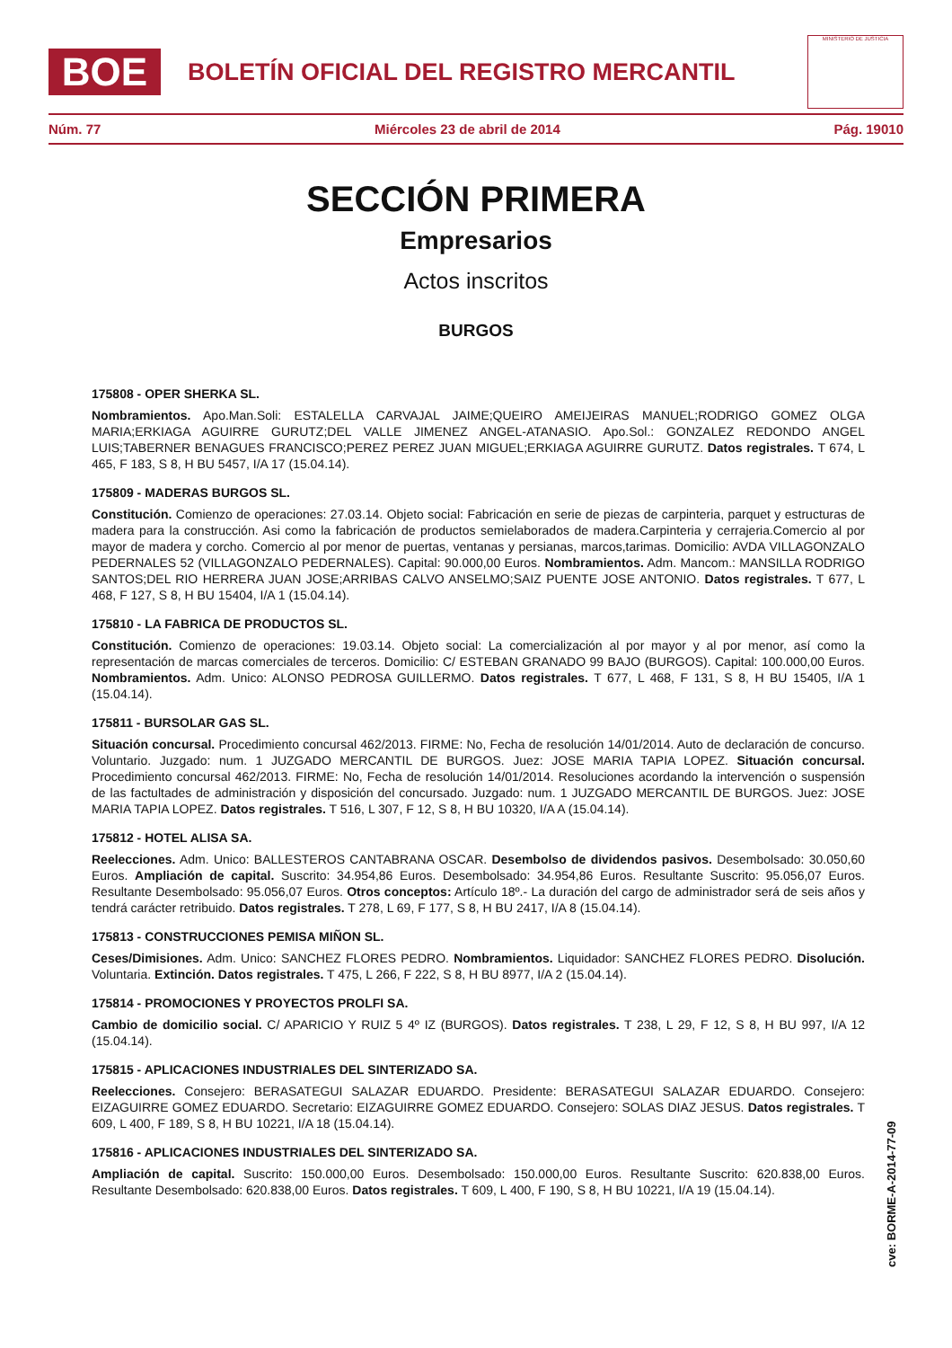BOE
BOLETÍN OFICIAL DEL REGISTRO MERCANTIL
MINISTERIO DE JUSTICIA
Núm. 77 Miércoles 23 de abril de 2014 Pág. 19010
SECCIÓN PRIMERA
Empresarios
Actos inscritos
BURGOS
175808 - OPER SHERKA SL.
Nombramientos. Apo.Man.Soli: ESTALELLA CARVAJAL JAIME;QUEIRO AMEIJEIRAS MANUEL;RODRIGO GOMEZ OLGA MARIA;ERKIAGA AGUIRRE GURUTZ;DEL VALLE JIMENEZ ANGEL-ATANASIO. Apo.Sol.: GONZALEZ REDONDO ANGEL LUIS;TABERNER BENAGUES FRANCISCO;PEREZ PEREZ JUAN MIGUEL;ERKIAGA AGUIRRE GURUTZ. Datos registrales. T 674, L 465, F 183, S 8, H BU 5457, I/A 17 (15.04.14).
175809 - MADERAS BURGOS SL.
Constitución. Comienzo de operaciones: 27.03.14. Objeto social: Fabricación en serie de piezas de carpinteria, parquet y estructuras de madera para la construcción. Asi como la fabricación de productos semielaborados de madera.Carpinteria y cerrajeria.Comercio al por mayor de madera y corcho. Comercio al por menor de puertas, ventanas y persianas, marcos,tarimas. Domicilio: AVDA VILLAGONZALO PEDERNALES 52 (VILLAGONZALO PEDERNALES). Capital: 90.000,00 Euros. Nombramientos. Adm. Mancom.: MANSILLA RODRIGO SANTOS;DEL RIO HERRERA JUAN JOSE;ARRIBAS CALVO ANSELMO;SAIZ PUENTE JOSE ANTONIO. Datos registrales. T 677, L 468, F 127, S 8, H BU 15404, I/A 1 (15.04.14).
175810 - LA FABRICA DE PRODUCTOS SL.
Constitución. Comienzo de operaciones: 19.03.14. Objeto social: La comercialización al por mayor y al por menor, así como la representación de marcas comerciales de terceros. Domicilio: C/ ESTEBAN GRANADO 99 BAJO (BURGOS). Capital: 100.000,00 Euros. Nombramientos. Adm. Unico: ALONSO PEDROSA GUILLERMO. Datos registrales. T 677, L 468, F 131, S 8, H BU 15405, I/A 1 (15.04.14).
175811 - BURSOLAR GAS SL.
Situación concursal. Procedimiento concursal 462/2013. FIRME: No, Fecha de resolución 14/01/2014. Auto de declaración de concurso. Voluntario. Juzgado: num. 1 JUZGADO MERCANTIL DE BURGOS. Juez: JOSE MARIA TAPIA LOPEZ. Situación concursal. Procedimiento concursal 462/2013. FIRME: No, Fecha de resolución 14/01/2014. Resoluciones acordando la intervención o suspensión de las factultades de administración y disposición del concursado. Juzgado: num. 1 JUZGADO MERCANTIL DE BURGOS. Juez: JOSE MARIA TAPIA LOPEZ. Datos registrales. T 516, L 307, F 12, S 8, H BU 10320, I/A A (15.04.14).
175812 - HOTEL ALISA SA.
Reelecciones. Adm. Unico: BALLESTEROS CANTABRANA OSCAR. Desembolso de dividendos pasivos. Desembolsado: 30.050,60 Euros. Ampliación de capital. Suscrito: 34.954,86 Euros. Desembolsado: 34.954,86 Euros. Resultante Suscrito: 95.056,07 Euros. Resultante Desembolsado: 95.056,07 Euros. Otros conceptos: Artículo 18º.- La duración del cargo de administrador será de seis años y tendrá carácter retribuido. Datos registrales. T 278, L 69, F 177, S 8, H BU 2417, I/A 8 (15.04.14).
175813 - CONSTRUCCIONES PEMISA MIÑON SL.
Ceses/Dimisiones. Adm. Unico: SANCHEZ FLORES PEDRO. Nombramientos. Liquidador: SANCHEZ FLORES PEDRO. Disolución. Voluntaria. Extinción. Datos registrales. T 475, L 266, F 222, S 8, H BU 8977, I/A 2 (15.04.14).
175814 - PROMOCIONES Y PROYECTOS PROLFI SA.
Cambio de domicilio social. C/ APARICIO Y RUIZ 5 4º IZ (BURGOS). Datos registrales. T 238, L 29, F 12, S 8, H BU 997, I/A 12 (15.04.14).
175815 - APLICACIONES INDUSTRIALES DEL SINTERIZADO SA.
Reelecciones. Consejero: BERASATEGUI SALAZAR EDUARDO. Presidente: BERASATEGUI SALAZAR EDUARDO. Consejero: EIZAGUIRRE GOMEZ EDUARDO. Secretario: EIZAGUIRRE GOMEZ EDUARDO. Consejero: SOLAS DIAZ JESUS. Datos registrales. T 609, L 400, F 189, S 8, H BU 10221, I/A 18 (15.04.14).
175816 - APLICACIONES INDUSTRIALES DEL SINTERIZADO SA.
Ampliación de capital. Suscrito: 150.000,00 Euros. Desembolsado: 150.000,00 Euros. Resultante Suscrito: 620.838,00 Euros. Resultante Desembolsado: 620.838,00 Euros. Datos registrales. T 609, L 400, F 190, S 8, H BU 10221, I/A 19 (15.04.14).
cve: BORME-A-2014-77-09